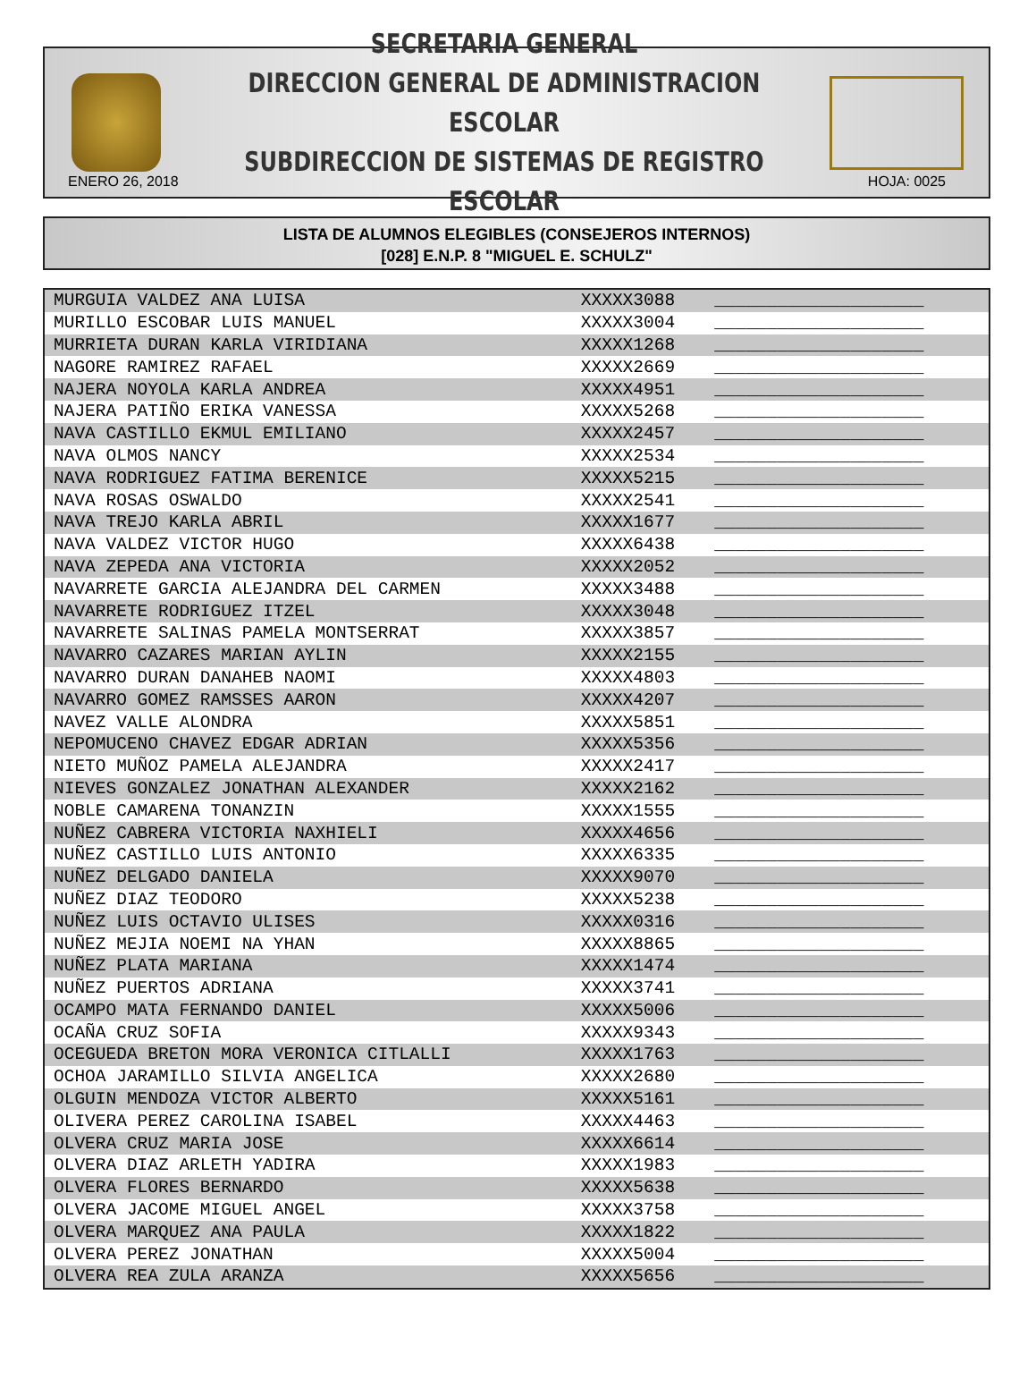SECRETARIA GENERAL
DIRECCION GENERAL DE ADMINISTRACION ESCOLAR
SUBDIRECCION DE SISTEMAS DE REGISTRO ESCOLAR
ENERO 26, 2018 HOJA: 0025
LISTA DE ALUMNOS ELEGIBLES (CONSEJEROS INTERNOS)
[028] E.N.P. 8 "MIGUEL E. SCHULZ"
| MURGUIA VALDEZ ANA LUISA | XXXXX3088 | ____________________ |
| MURILLO ESCOBAR LUIS MANUEL | XXXXX3004 | ____________________ |
| MURRIETA DURAN KARLA VIRIDIANA | XXXXX1268 | ____________________ |
| NAGORE RAMIREZ RAFAEL | XXXXX2669 | ____________________ |
| NAJERA NOYOLA KARLA ANDREA | XXXXX4951 | ____________________ |
| NAJERA PATIÑO ERIKA VANESSA | XXXXX5268 | ____________________ |
| NAVA CASTILLO EKMUL EMILIANO | XXXXX2457 | ____________________ |
| NAVA OLMOS NANCY | XXXXX2534 | ____________________ |
| NAVA RODRIGUEZ FATIMA BERENICE | XXXXX5215 | ____________________ |
| NAVA ROSAS OSWALDO | XXXXX2541 | ____________________ |
| NAVA TREJO KARLA ABRIL | XXXXX1677 | ____________________ |
| NAVA VALDEZ VICTOR HUGO | XXXXX6438 | ____________________ |
| NAVA ZEPEDA ANA VICTORIA | XXXXX2052 | ____________________ |
| NAVARRETE GARCIA ALEJANDRA DEL CARMEN | XXXXX3488 | ____________________ |
| NAVARRETE RODRIGUEZ ITZEL | XXXXX3048 | ____________________ |
| NAVARRETE SALINAS PAMELA MONTSERRAT | XXXXX3857 | ____________________ |
| NAVARRO CAZARES MARIAN AYLIN | XXXXX2155 | ____________________ |
| NAVARRO DURAN DANAHEB NAOMI | XXXXX4803 | ____________________ |
| NAVARRO GOMEZ RAMSSES AARON | XXXXX4207 | ____________________ |
| NAVEZ VALLE ALONDRA | XXXXX5851 | ____________________ |
| NEPOMUCENO CHAVEZ EDGAR ADRIAN | XXXXX5356 | ____________________ |
| NIETO MUÑOZ PAMELA ALEJANDRA | XXXXX2417 | ____________________ |
| NIEVES GONZALEZ JONATHAN ALEXANDER | XXXXX2162 | ____________________ |
| NOBLE CAMARENA TONANZIN | XXXXX1555 | ____________________ |
| NUÑEZ CABRERA VICTORIA NAXHIELI | XXXXX4656 | ____________________ |
| NUÑEZ CASTILLO LUIS ANTONIO | XXXXX6335 | ____________________ |
| NUÑEZ DELGADO DANIELA | XXXXX9070 | ____________________ |
| NUÑEZ DIAZ TEODORO | XXXXX5238 | ____________________ |
| NUÑEZ LUIS OCTAVIO ULISES | XXXXX0316 | ____________________ |
| NUÑEZ MEJIA NOEMI NA YHAN | XXXXX8865 | ____________________ |
| NUÑEZ PLATA MARIANA | XXXXX1474 | ____________________ |
| NUÑEZ PUERTOS ADRIANA | XXXXX3741 | ____________________ |
| OCAMPO MATA FERNANDO DANIEL | XXXXX5006 | ____________________ |
| OCAÑA CRUZ SOFIA | XXXXX9343 | ____________________ |
| OCEGUEDA BRETON MORA VERONICA CITLALLI | XXXXX1763 | ____________________ |
| OCHOA JARAMILLO SILVIA ANGELICA | XXXXX2680 | ____________________ |
| OLGUIN MENDOZA VICTOR ALBERTO | XXXXX5161 | ____________________ |
| OLIVERA PEREZ CAROLINA ISABEL | XXXXX4463 | ____________________ |
| OLVERA CRUZ MARIA JOSE | XXXXX6614 | ____________________ |
| OLVERA DIAZ ARLETH YADIRA | XXXXX1983 | ____________________ |
| OLVERA FLORES BERNARDO | XXXXX5638 | ____________________ |
| OLVERA JACOME MIGUEL ANGEL | XXXXX3758 | ____________________ |
| OLVERA MARQUEZ ANA PAULA | XXXXX1822 | ____________________ |
| OLVERA PEREZ JONATHAN | XXXXX5004 | ____________________ |
| OLVERA REA ZULA ARANZA | XXXXX5656 | ____________________ |